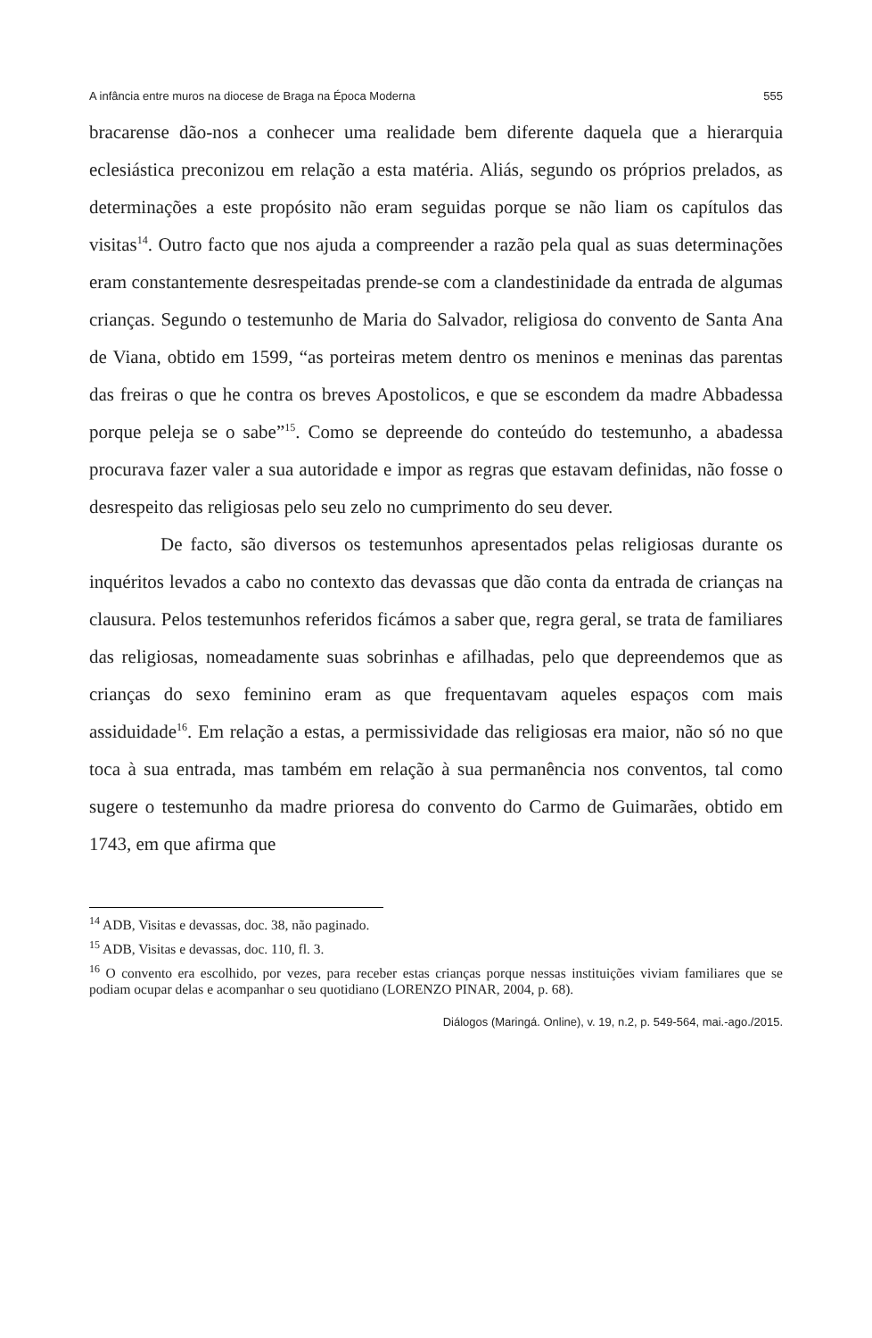A infância entre muros na diocese de Braga na Época Moderna 555
bracarense dão-nos a conhecer uma realidade bem diferente daquela que a hierarquia eclesiástica preconizou em relação a esta matéria. Aliás, segundo os próprios prelados, as determinações a este propósito não eram seguidas porque se não liam os capítulos das visitas<sup>14</sup>. Outro facto que nos ajuda a compreender a razão pela qual as suas determinações eram constantemente desrespeitadas prende-se com a clandestinidade da entrada de algumas crianças. Segundo o testemunho de Maria do Salvador, religiosa do convento de Santa Ana de Viana, obtido em 1599, “as porteiras metem dentro os meninos e meninas das parentas das freiras o que he contra os breves Apostolicos, e que se escondem da madre Abbadessa porque peleja se o sabe”<sup>15</sup>. Como se depreende do conteúdo do testemunho, a abadessa procurava fazer valer a sua autoridade e impor as regras que estavam definidas, não fosse o desrespeito das religiosas pelo seu zelo no cumprimento do seu dever.
De facto, são diversos os testemunhos apresentados pelas religiosas durante os inquéritos levados a cabo no contexto das devassas que dão conta da entrada de crianças na clausura. Pelos testemunhos referidos ficámos a saber que, regra geral, se trata de familiares das religiosas, nomeadamente suas sobrinhas e afilhadas, pelo que depreendemos que as crianças do sexo feminino eram as que frequentavam aqueles espaços com mais assiduidade<sup>16</sup>. Em relação a estas, a permissividade das religiosas era maior, não só no que toca à sua entrada, mas também em relação à sua permanência nos conventos, tal como sugere o testemunho da madre prioresa do convento do Carmo de Guimarães, obtido em 1743, em que afirma que
<sup>14</sup> ADB, Visitas e devassas, doc. 38, não paginado.
<sup>15</sup> ADB, Visitas e devassas, doc. 110, fl. 3.
<sup>16</sup> O convento era escolhido, por vezes, para receber estas crianças porque nessas instituições viviam familiares que se podiam ocupar delas e acompanhar o seu quotidiano (LORENZO PINAR, 2004, p. 68).
Diálogos (Maringá. Online), v. 19, n.2, p. 549-564, mai.-ago./2015.